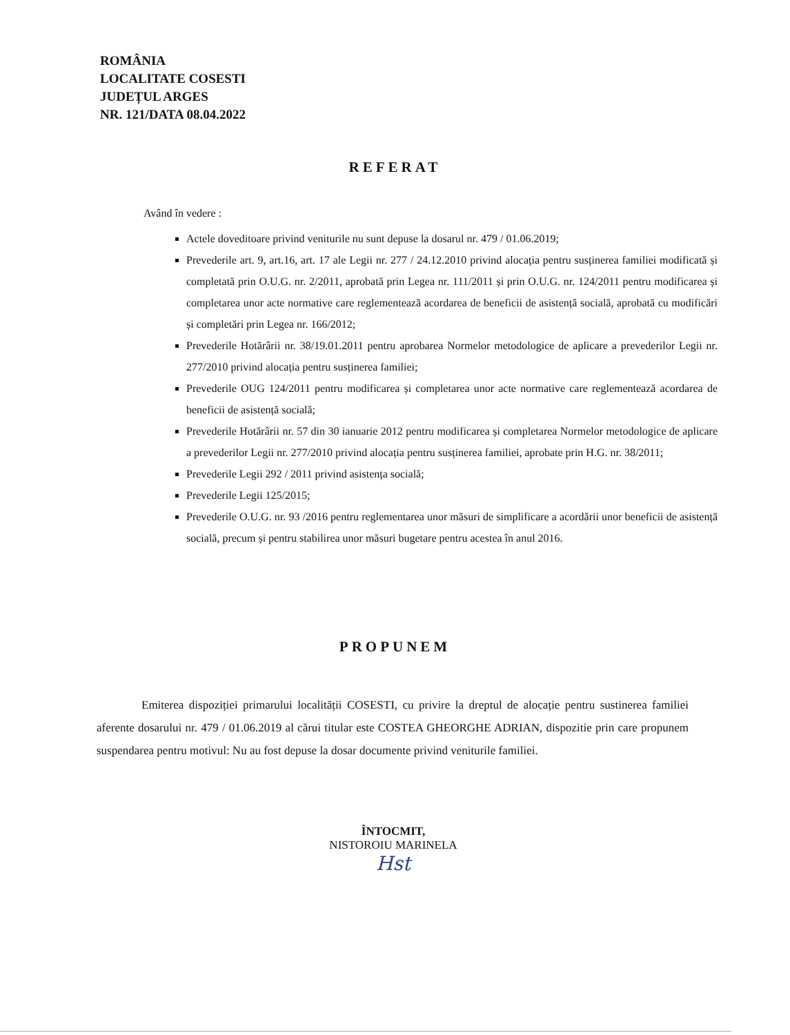ROMÂNIA
LOCALITATE COSESTI
JUDEȚUL ARGES
NR. 121/DATA 08.04.2022
REFERAT
Având în vedere :
Actele doveditoare privind veniturile nu sunt depuse la dosarul nr. 479 / 01.06.2019;
Prevederile art. 9, art.16, art. 17 ale Legii nr. 277 / 24.12.2010 privind alocația pentru susținerea familiei modificată și completată prin O.U.G. nr. 2/2011, aprobată prin Legea nr. 111/2011 și prin O.U.G. nr. 124/2011 pentru modificarea și completarea unor acte normative care reglementează acordarea de beneficii de asistență socială, aprobată cu modificări și completări prin Legea nr. 166/2012;
Prevederile Hotărârii nr. 38/19.01.2011 pentru aprobarea Normelor metodologice de aplicare a prevederilor Legii nr. 277/2010 privind alocația pentru susținerea familiei;
Prevederile OUG 124/2011 pentru modificarea și completarea unor acte normative care reglementează acordarea de beneficii de asistență socială;
Prevederile Hotărârii nr. 57 din 30 ianuarie 2012 pentru modificarea și completarea Normelor metodologice de aplicare a prevederilor Legii nr. 277/2010 privind alocația pentru susținerea familiei, aprobate prin H.G. nr. 38/2011;
Prevederile Legii 292 / 2011 privind asistența socială;
Prevederile Legii 125/2015;
Prevederile O.U.G. nr. 93 /2016 pentru reglementarea unor măsuri de simplificare a acordării unor beneficii de asistență socială, precum și pentru stabilirea unor măsuri bugetare pentru acestea în anul 2016.
PROPUNEM
Emiterea dispoziției primarului localității COSESTI, cu privire la dreptul de alocație pentru sustinerea familiei aferente dosarului nr. 479 / 01.06.2019 al cărui titular este COSTEA GHEORGHE ADRIAN, dispozitie prin care propunem suspendarea pentru motivul: Nu au fost depuse la dosar documente privind veniturile familiei.
ÎNTOCMIT,
NISTOROIU MARINELA
Hst